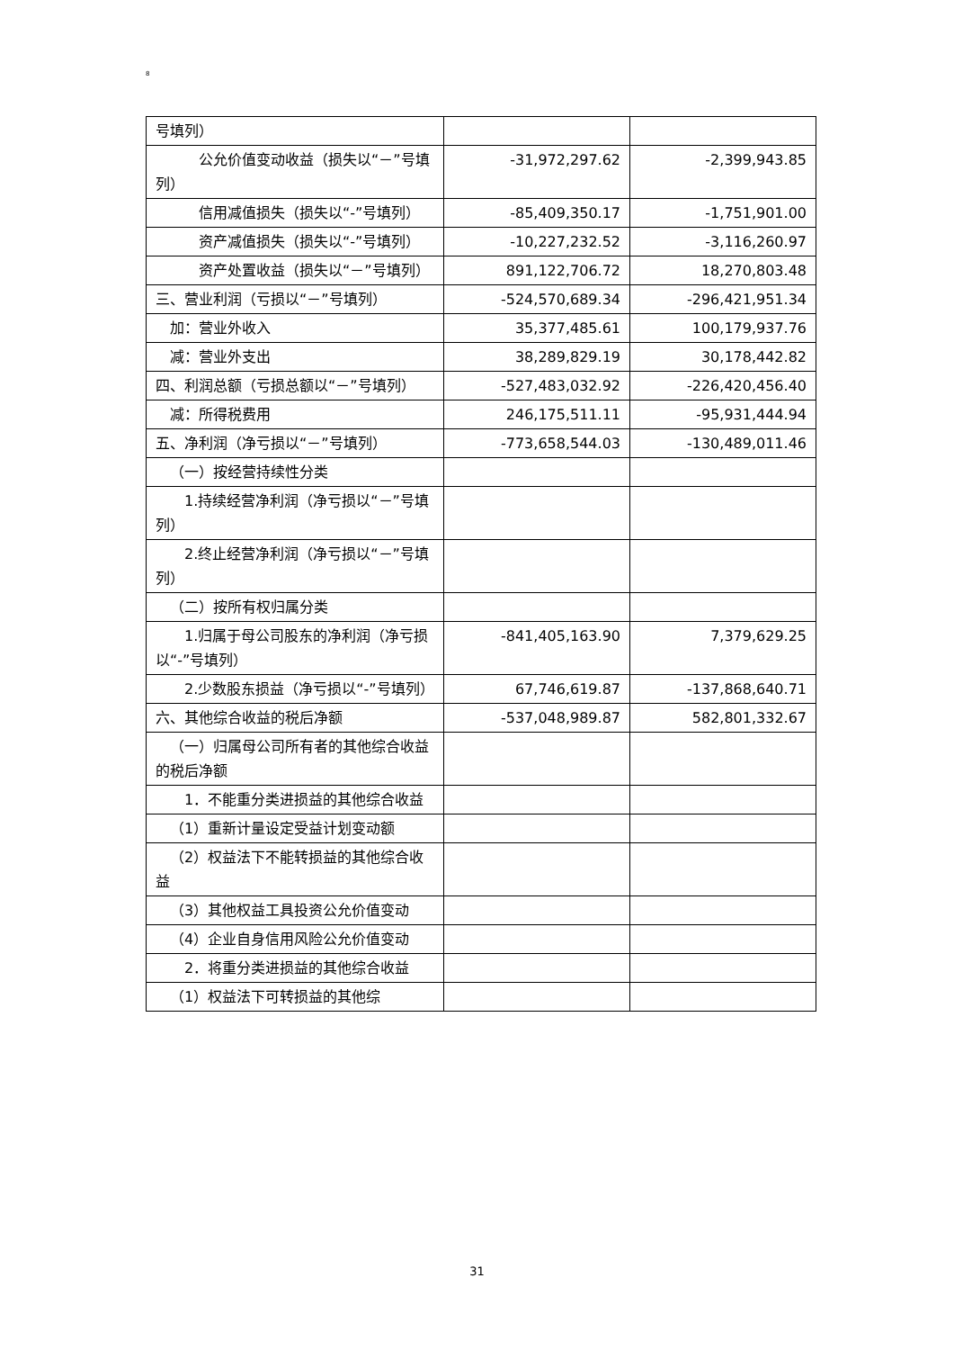8
| 号填列） | | |
| 公允价值变动收益（损失以“－”号填列） | -31,972,297.62 | -2,399,943.85 |
| 信用减值损失（损失以“-”号填列） | -85,409,350.17 | -1,751,901.00 |
| 资产减值损失（损失以“-”号填列） | -10,227,232.52 | -3,116,260.97 |
| 资产处置收益（损失以“－”号填列） | 891,122,706.72 | 18,270,803.48 |
| 三、营业利润（亏损以“－”号填列） | -524,570,689.34 | -296,421,951.34 |
| 加：营业外收入 | 35,377,485.61 | 100,179,937.76 |
| 减：营业外支出 | 38,289,829.19 | 30,178,442.82 |
| 四、利润总额（亏损总额以“－”号填列） | -527,483,032.92 | -226,420,456.40 |
| 减：所得税费用 | 246,175,511.11 | -95,931,444.94 |
| 五、净利润（净亏损以“－”号填列） | -773,658,544.03 | -130,489,011.46 |
| （一）按经营持续性分类 | | |
| 1.持续经营净利润（净亏损以“－”号填列） | | |
| 2.终止经营净利润（净亏损以“－”号填列） | | |
| （二）按所有权归属分类 | | |
| 1.归属于母公司股东的净利润（净亏损以“-”号填列） | -841,405,163.90 | 7,379,629.25 |
| 2.少数股东损益（净亏损以“-”号填列） | 67,746,619.87 | -137,868,640.71 |
| 六、其他综合收益的税后净额 | -537,048,989.87 | 582,801,332.67 |
| （一）归属母公司所有者的其他综合收益的税后净额 | | |
| 1．不能重分类进损益的其他综合收益 | | |
| （1）重新计量设定受益计划变动额 | | |
| （2）权益法下不能转损益的其他综合收益 | | |
| （3）其他权益工具投资公允价值变动 | | |
| （4）企业自身信用风险公允价值变动 | | |
| 2．将重分类进损益的其他综合收益 | | |
| （1）权益法下可转损益的其他综 | | |
31